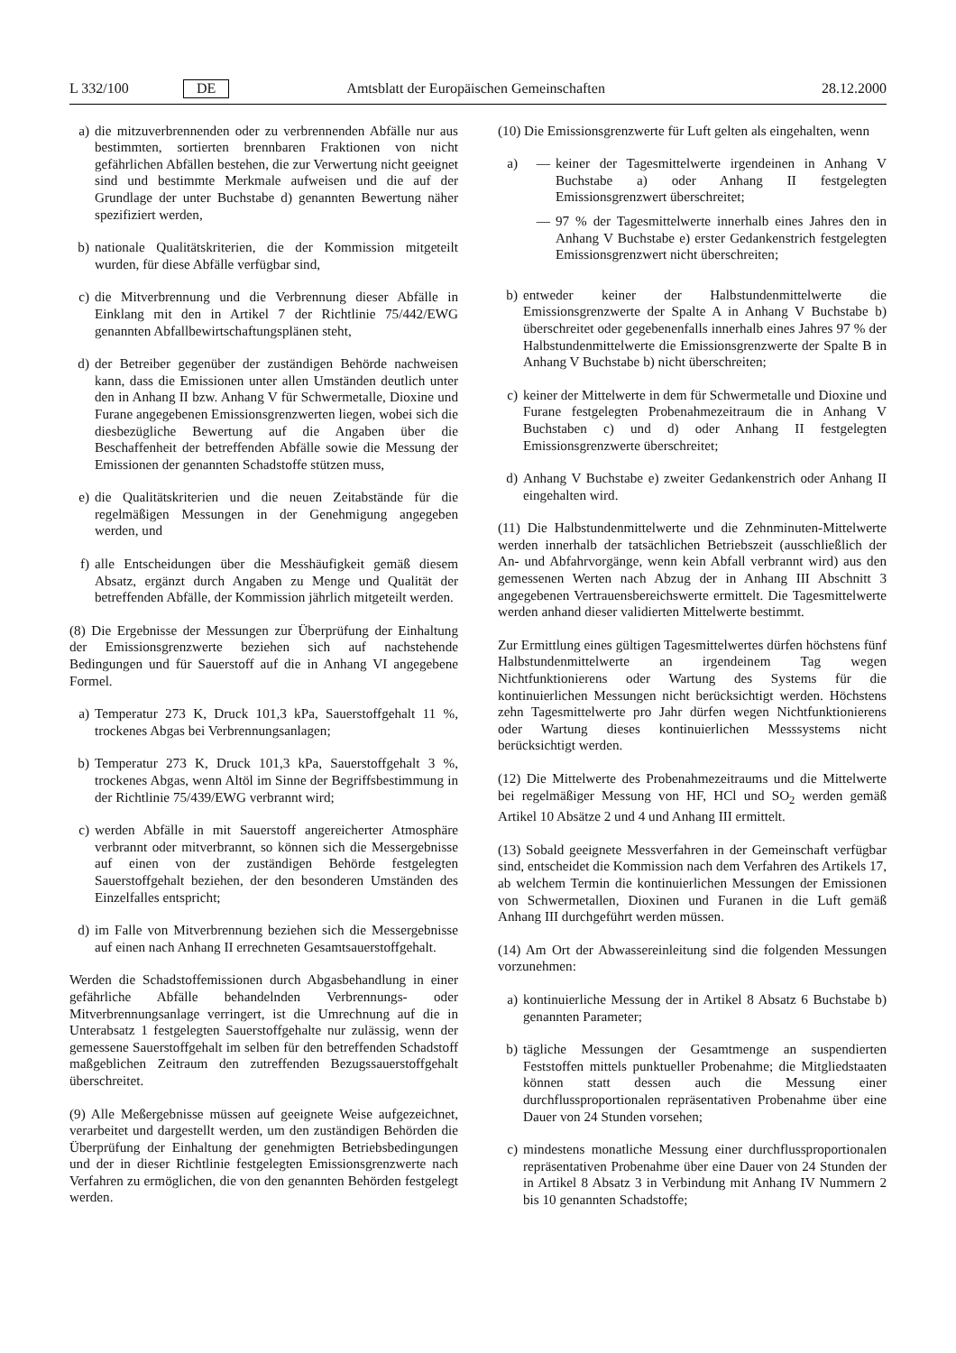L 332/100 DE Amtsblatt der Europäischen Gemeinschaften 28.12.2000
a) die mitzuverbrennenden oder zu verbrennenden Abfälle nur aus bestimmten, sortierten brennbaren Fraktionen von nicht gefährlichen Abfällen bestehen, die zur Verwertung nicht geeignet sind und bestimmte Merkmale aufweisen und die auf der Grundlage der unter Buchstabe d) genannten Bewertung näher spezifiziert werden,
b) nationale Qualitätskriterien, die der Kommission mitgeteilt wurden, für diese Abfälle verfügbar sind,
c) die Mitverbrennung und die Verbrennung dieser Abfälle in Einklang mit den in Artikel 7 der Richtlinie 75/442/EWG genannten Abfallbewirtschaftungsplänen steht,
d) der Betreiber gegenüber der zuständigen Behörde nachweisen kann, dass die Emissionen unter allen Umständen deutlich unter den in Anhang II bzw. Anhang V für Schwermetalle, Dioxine und Furane angegebenen Emissionsgrenzwerten liegen, wobei sich die diesbezügliche Bewertung auf die Angaben über die Beschaffenheit der betreffenden Abfälle sowie die Messung der Emissionen der genannten Schadstoffe stützen muss,
e) die Qualitätskriterien und die neuen Zeitabstände für die regelmäßigen Messungen in der Genehmigung angegeben werden, und
f) alle Entscheidungen über die Messhäufigkeit gemäß diesem Absatz, ergänzt durch Angaben zu Menge und Qualität der betreffenden Abfälle, der Kommission jährlich mitgeteilt werden.
(8) Die Ergebnisse der Messungen zur Überprüfung der Einhaltung der Emissionsgrenzwerte beziehen sich auf nachstehende Bedingungen und für Sauerstoff auf die in Anhang VI angegebene Formel.
a) Temperatur 273 K, Druck 101,3 kPa, Sauerstoffgehalt 11 %, trockenes Abgas bei Verbrennungsanlagen;
b) Temperatur 273 K, Druck 101,3 kPa, Sauerstoffgehalt 3 %, trockenes Abgas, wenn Altöl im Sinne der Begriffsbestimmung in der Richtlinie 75/439/EWG verbrannt wird;
c) werden Abfälle in mit Sauerstoff angereicherter Atmosphäre verbrannt oder mitverbrannt, so können sich die Messergebnisse auf einen von der zuständigen Behörde festgelegten Sauerstoffgehalt beziehen, der den besonderen Umständen des Einzelfalles entspricht;
d) im Falle von Mitverbrennung beziehen sich die Messergebnisse auf einen nach Anhang II errechneten Gesamtsauerstoffgehalt.
Werden die Schadstoffemissionen durch Abgasbehandlung in einer gefährliche Abfälle behandelnden Verbrennungs- oder Mitverbrennungsanlage verringert, ist die Umrechnung auf die in Unterabsatz 1 festgelegten Sauerstoffgehalte nur zulässig, wenn der gemessene Sauerstoffgehalt im selben für den betreffenden Schadstoff maßgeblichen Zeitraum den zutreffenden Bezugssauerstoffgehalt überschreitet.
(9) Alle Meßergebnisse müssen auf geeignete Weise aufgezeichnet, verarbeitet und dargestellt werden, um den zuständigen Behörden die Überprüfung der Einhaltung der genehmigten Betriebsbedingungen und der in dieser Richtlinie festgelegten Emissionsgrenzwerte nach Verfahren zu ermöglichen, die von den genannten Behörden festgelegt werden.
(10) Die Emissionsgrenzwerte für Luft gelten als eingehalten, wenn
a) — keiner der Tagesmittelwerte irgendeinen in Anhang V Buchstabe a) oder Anhang II festgelegten Emissionsgrenzwert überschreitet;
— 97 % der Tagesmittelwerte innerhalb eines Jahres den in Anhang V Buchstabe e) erster Gedankenstrich festgelegten Emissionsgrenzwert nicht überschreiten;
b) entweder keiner der Halbstundenmittelwerte die Emissionsgrenzwerte der Spalte A in Anhang V Buchstabe b) überschreitet oder gegebenenfalls innerhalb eines Jahres 97 % der Halbstundenmittelwerte die Emissionsgrenzwerte der Spalte B in Anhang V Buchstabe b) nicht überschreiten;
c) keiner der Mittelwerte in dem für Schwermetalle und Dioxine und Furane festgelegten Probenahmezeitraum die in Anhang V Buchstaben c) und d) oder Anhang II festgelegten Emissionsgrenzwerte überschreitet;
d) Anhang V Buchstabe e) zweiter Gedankenstrich oder Anhang II eingehalten wird.
(11) Die Halbstundenmittelwerte und die Zehnminuten-Mittelwerte werden innerhalb der tatsächlichen Betriebszeit (ausschließlich der An- und Abfahrvorgänge, wenn kein Abfall verbrannt wird) aus den gemessenen Werten nach Abzug der in Anhang III Abschnitt 3 angegebenen Vertrauensbereichswerte ermittelt. Die Tagesmittelwerte werden anhand dieser validierten Mittelwerte bestimmt.
Zur Ermittlung eines gültigen Tagesmittelwertes dürfen höchstens fünf Halbstundenmittelwerte an irgendeinem Tag wegen Nichtfunktionierens oder Wartung des Systems für die kontinuierlichen Messungen nicht berücksichtigt werden. Höchstens zehn Tagesmittelwerte pro Jahr dürfen wegen Nichtfunktionierens oder Wartung dieses kontinuierlichen Messsystems nicht berücksichtigt werden.
(12) Die Mittelwerte des Probenahmezeitraums und die Mittelwerte bei regelmäßiger Messung von HF, HCl und SO<sub>2</sub> werden gemäß Artikel 10 Absätze 2 und 4 und Anhang III ermittelt.
(13) Sobald geeignete Messverfahren in der Gemeinschaft verfügbar sind, entscheidet die Kommission nach dem Verfahren des Artikels 17, ab welchem Termin die kontinuierlichen Messungen der Emissionen von Schwermetallen, Dioxinen und Furanen in die Luft gemäß Anhang III durchgeführt werden müssen.
(14) Am Ort der Abwassereinleitung sind die folgenden Messungen vorzunehmen:
a) kontinuierliche Messung der in Artikel 8 Absatz 6 Buchstabe b) genannten Parameter;
b) tägliche Messungen der Gesamtmenge an suspendierten Feststoffen mittels punktueller Probenahme; die Mitgliedstaaten können statt dessen auch die Messung einer durchflussproportionalen repräsentativen Probenahme über eine Dauer von 24 Stunden vorsehen;
c) mindestens monatliche Messung einer durchflussproportionalen repräsentativen Probenahme über eine Dauer von 24 Stunden der in Artikel 8 Absatz 3 in Verbindung mit Anhang IV Nummern 2 bis 10 genannten Schadstoffe;